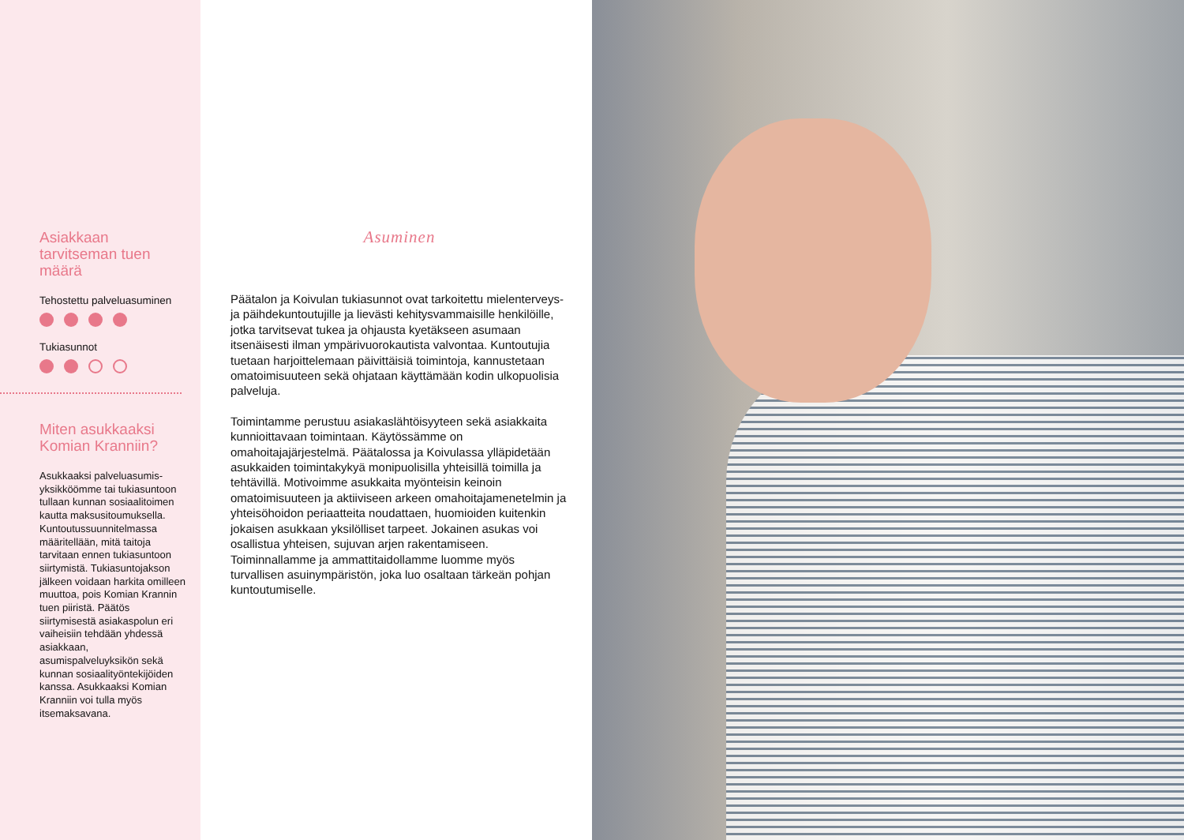Asiakkaan tarvitseman tuen määrä
Tehostettu palveluasuminen
Tukiasunnot
Miten asukkaaksi Komian Kranniin?
Asukkaaksi palveluasumis­yksikköömme tai tuki­asuntoon tullaan kunnan sosiaalitoimen kautta maksusitoumuksella. Kuntoutussuunnitelmassa määritellään, mitä taitoja tarvitaan ennen tukiasuntoon siirtymistä. Tukiasuntojakson jälkeen voidaan harkita omilleen muuttoa, pois Komian Krannin tuen piiristä. Päätös siirtymisestä asiakaspolun eri vaiheisiin tehdään yhdessä asiakkaan, asumispalveluyksikön sekä kunnan sosiaalityöntekijöiden kanssa. Asukkaaksi Komian Kranniin voi tulla myös itsemaksavana.
Asuminen
Päätalon ja Koivulan tukiasunnot ovat tarkoitettu mielenterveys- ja päihdekuntoutujille ja lievästi kehitysvammaisille henkilöille, jotka tarvitsevat tukea ja ohjausta kyetäkseen asumaan itsenäisesti ilman ympärivuorokautista valvontaa. Kuntoutujia tuetaan harjoittelemaan päivittäisiä toimintoja, kannustetaan omatoimisuuteen sekä ohjataan käyttämään kodin ulkopuolisia palveluja.
Toimintamme perustuu asiakaslähtöisyyteen sekä asiakkaita kunnioittavaan toimintaan. Käytössämme on omahoitajajärjestelmä. Päätalossa ja Koivulassa ylläpidetään asukkaiden toimintakykyä monipuolisilla yhteisillä toimilla ja tehtävillä. Motivoimme asukkaita myönteisin keinoin omatoimisuuteen ja aktiiviseen arkeen omahoitajamenetelmin ja yhteisöhoidon periaatteita noudattaen, huomioiden kuitenkin jokaisen asukkaan yksilölliset tarpeet. Jokainen asukas voi osallistua yhteisen, sujuvan arjen rakentamiseen. Toiminnallamme ja ammatti­taidollamme luomme myös turvallisen asuin­ympäristön, joka luo osaltaan tärkeän pohjan kuntoutumiselle.